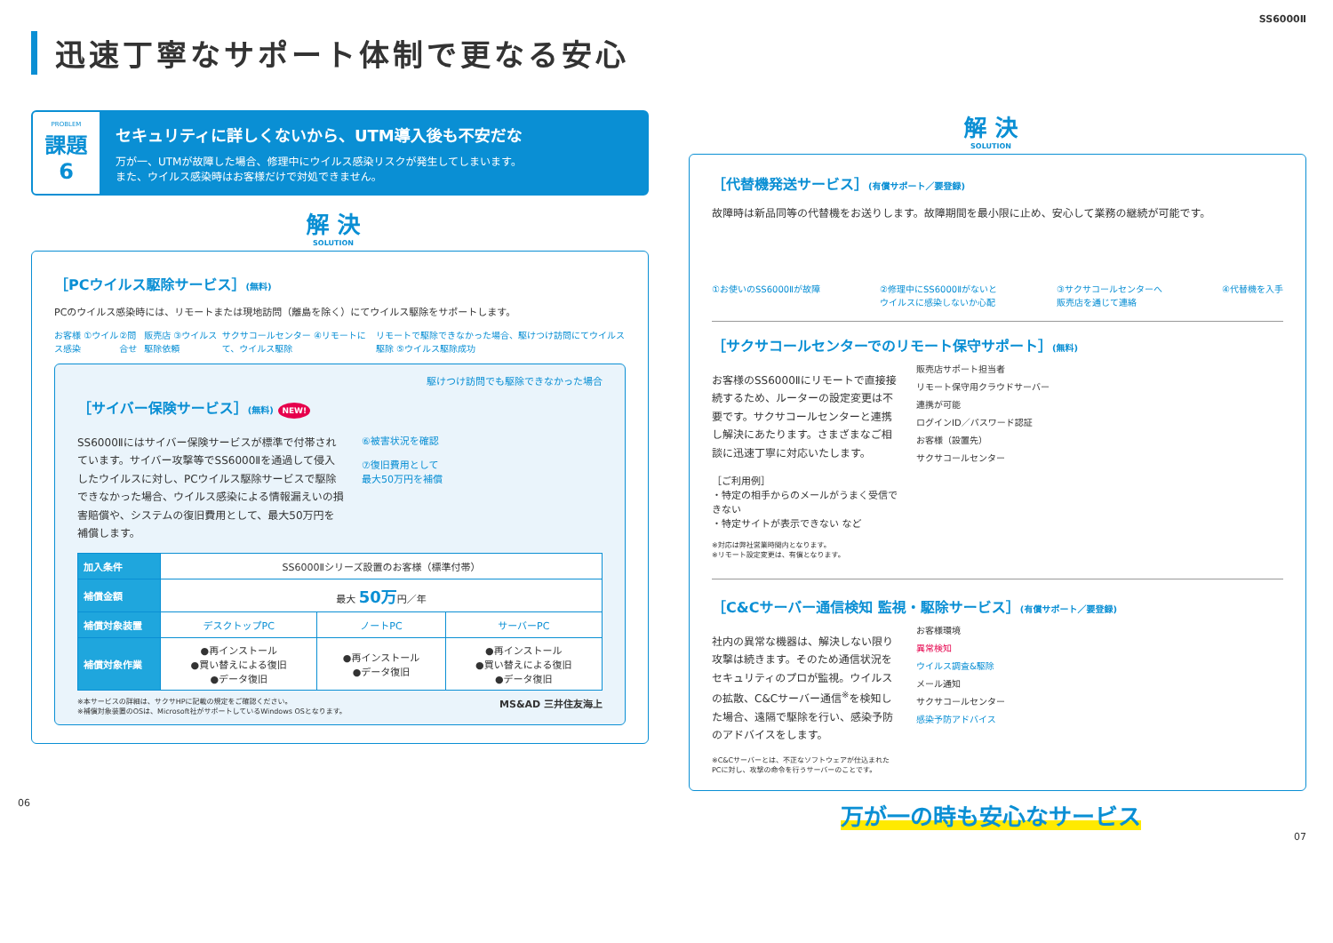迅速丁寧なサポート体制で更なる安心
PROBLEM
課題
6
セキュリティに詳しくないから、UTM導入後も不安だな
万が一、UTMが故障した場合、修理中にウイルス感染リスクが発生してしまいます。
また、ウイルス感染時はお客様だけで対処できません。
解 決
SOLUTION
［PCウイルス駆除サービス］(無料)
PCのウイルス感染時には、リモートまたは現地訪問（離島を除く）にてウイルス駆除をサポートします。
お客様 ①ウイルス感染 ②問合せ 販売店 ③ウイルス駆除依頼 サクサコールセンター ④リモートにて、ウイルス駆除 リモートで駆除できなかった場合、駆けつけ訪問にてウイルス駆除 ⑤ウイルス駆除成功
駆けつけ訪問でも駆除できなかった場合
［サイバー保険サービス］(無料) NEW!
SS6000Ⅱにはサイバー保険サービスが標準で付帯されています。サイバー攻撃等でSS6000Ⅱを通過して侵入したウイルスに対し、PCウイルス駆除サービスで駆除できなかった場合、ウイルス感染による情報漏えいの損害賠償や、システムの復旧費用として、最大50万円を補償します。
⑥被害状況を確認
⑦復旧費用として
最大50万円を補償
| 加入条件 | SS6000Ⅱシリーズ設置のお客様（標準付帯） | | |
| 補償金額 | 最大 50万 円／年 | | |
| 補償対象装置 | デスクトップPC | ノートPC | サーバーPC |
| 補償対象作業 | ●再インストール ●買い替えによる復旧 ●データ復旧 | ●再インストール ●データ復旧 | ●再インストール ●買い替えによる復旧 ●データ復旧 |
※本サービスの詳細は、サクサHPに記載の規定をご確認ください。
※補償対象装置のOSは、Microsoft社がサポートしているWindows OSとなります。
MS&AD 三井住友海上
06
SS6000Ⅱ
解 決
SOLUTION
［代替機発送サービス］(有償サポート／要登録)
故障時は新品同等の代替機をお送りします。故障期間を最小限に止め、安心して業務の継続が可能です。
①お使いのSS6000Ⅱが故障 ②修理中にSS6000Ⅱがないと
ウイルスに感染しないか心配 ③サクサコールセンターへ
販売店を通じて連絡 ④代替機を入手
［サクサコールセンターでのリモート保守サポート］(無料)
お客様のSS6000Ⅱにリモートで直接接続するため、ルーターの設定変更は不要です。サクサコールセンターと連携し解決にあたります。さまざまなご相談に迅速丁寧に対応いたします。
［ご利用例］
・特定の相手からのメールがうまく受信できない
・特定サイトが表示できない など
※対応は弊社営業時間内となります。
※リモート設定変更は、有償となります。
販売店サポート担当者
リモート保守用クラウドサーバー
連携が可能
ログインID／パスワード認証
お客様（設置先）
サクサコールセンター
［C&Cサーバー通信検知 監視・駆除サービス］(有償サポート／要登録)
社内の異常な機器は、解決しない限り攻撃は続きます。そのため通信状況をセキュリティのプロが監視。ウイルスの拡散、C&Cサーバー通信<sup>※</sup>を検知した場合、遠隔で駆除を行い、感染予防のアドバイスをします。
※C&Cサーバーとは、不正なソフトウェアが仕込まれたPCに対し、攻撃の命令を行うサーバーのことです。
お客様環境
異常検知
ウイルス調査&駆除
メール通知
サクサコールセンター
感染予防アドバイス
万が一の時も安心なサービス
07